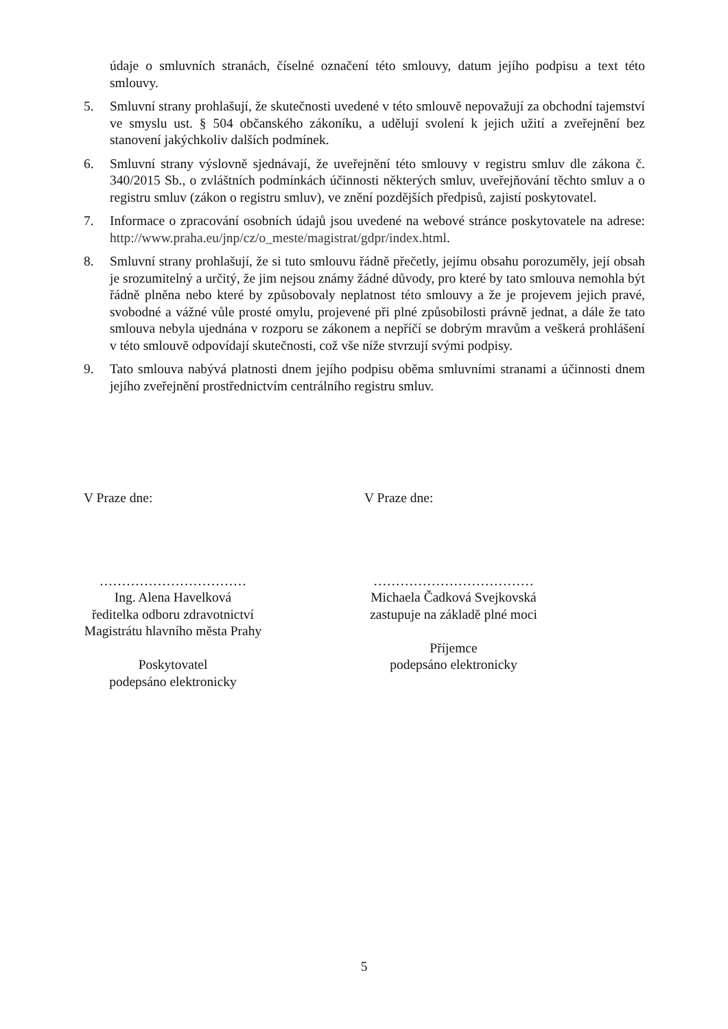údaje o smluvních stranách, číselné označení této smlouvy, datum jejího podpisu a text této smlouvy.
5. Smluvní strany prohlašují, že skutečnosti uvedené v této smlouvě nepovažují za obchodní tajemství ve smyslu ust. § 504 občanského zákoníku, a udělují svolení k jejich užití a zveřejnění bez stanovení jakýchkoliv dalších podmínek.
6. Smluvní strany výslovně sjednávají, že uveřejnění této smlouvy v registru smluv dle zákona č. 340/2015 Sb., o zvláštních podmínkách účinnosti některých smluv, uveřejňování těchto smluv a o registru smluv (zákon o registru smluv), ve znění pozdějších předpisů, zajistí poskytovatel.
7. Informace o zpracování osobních údajů jsou uvedené na webové stránce poskytovatele na adrese: http://www.praha.eu/jnp/cz/o_meste/magistrat/gdpr/index.html.
8. Smluvní strany prohlašují, že si tuto smlouvu řádně přečetly, jejímu obsahu porozuměly, její obsah je srozumitelný a určitý, že jim nejsou známy žádné důvody, pro které by tato smlouva nemohla být řádně plněna nebo které by způsobovaly neplatnost této smlouvy a že je projevem jejich pravé, svobodné a vážné vůle prosté omylu, projevené při plné způsobilosti právně jednat, a dále že tato smlouva nebyla ujednána v rozporu se zákonem a nepříčí se dobrým mravům a veškerá prohlášení v této smlouvě odpovídají skutečnosti, což vše níže stvrzují svými podpisy.
9. Tato smlouva nabývá platnosti dnem jejího podpisu oběma smluvními stranami a účinnosti dnem jejího zveřejnění prostřednictvím centrálního registru smluv.
V Praze dne:
……………………………
Ing. Alena Havelková
ředitelka odboru zdravotnictví
Magistrátu hlavního města Prahy
Poskytovatel
podepsáno elektronicky
V Praze dne:
………………………………
Michaela Čadková Svejkovská
zastupuje na základě plné moci
Příjemce
podepsáno elektronicky
5